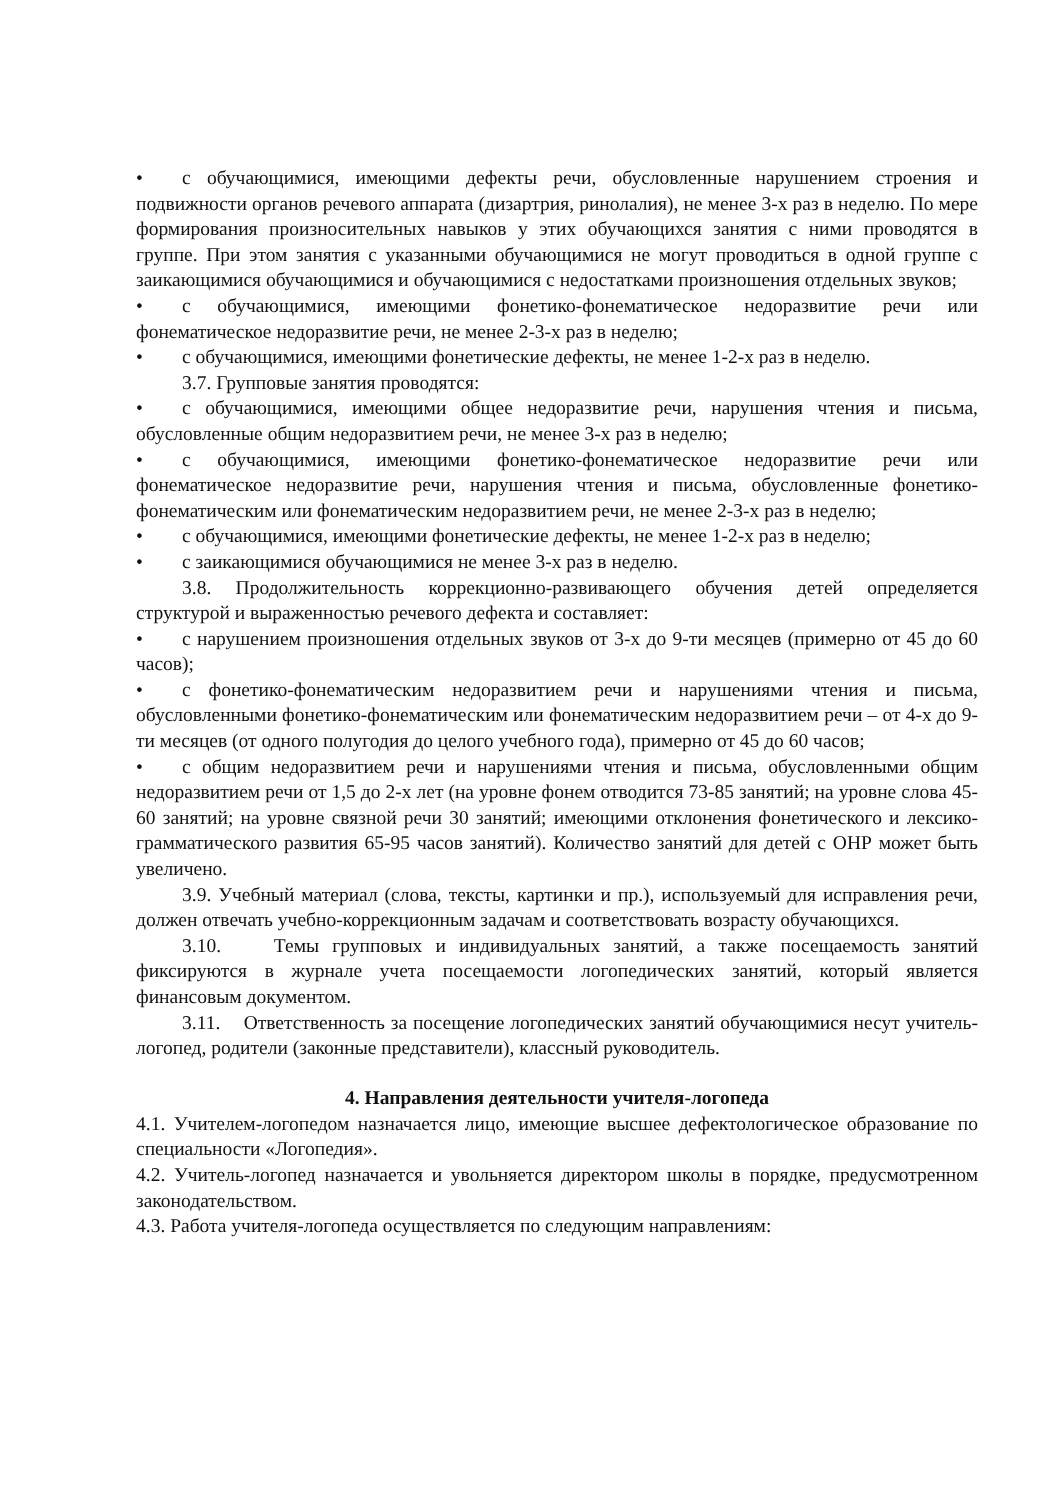• с обучающимися, имеющими дефекты речи, обусловленные нарушением строения и подвижности органов речевого аппарата (дизартрия, ринолалия), не менее 3-х раз в неделю. По мере формирования произносительных навыков у этих обучающихся занятия с ними проводятся в группе. При этом занятия с указанными обучающимися не могут проводиться в одной группе с заикающимися обучающимися и обучающимися с недостатками произношения отдельных звуков;
• с обучающимися, имеющими фонетико-фонематическое недоразвитие речи или фонематическое недоразвитие речи, не менее 2-3-х раз в неделю;
• с обучающимися, имеющими фонетические дефекты, не менее 1-2-х раз в неделю.
3.7. Групповые занятия проводятся:
• с обучающимися, имеющими общее недоразвитие речи, нарушения чтения и письма, обусловленные общим недоразвитием речи, не менее 3-х раз в неделю;
• с обучающимися, имеющими фонетико-фонематическое недоразвитие речи или фонематическое недоразвитие речи, нарушения чтения и письма, обусловленные фонетико-фонематическим или фонематическим недоразвитием речи, не менее 2-3-х раз в неделю;
• с обучающимися, имеющими фонетические дефекты, не менее 1-2-х раз в неделю;
• с заикающимися обучающимися не менее 3-х раз в неделю.
3.8. Продолжительность коррекционно-развивающего обучения детей определяется структурой и выраженностью речевого дефекта и составляет:
• с нарушением произношения отдельных звуков от 3-х до 9-ти месяцев (примерно от 45 до 60 часов);
• с фонетико-фонематическим недоразвитием речи и нарушениями чтения и письма, обусловленными фонетико-фонематическим или фонематическим недоразвитием речи – от 4-х до 9-ти месяцев (от одного полугодия до целого учебного года), примерно от 45 до 60 часов;
• с общим недоразвитием речи и нарушениями чтения и письма, обусловленными общим недоразвитием речи от 1,5 до 2-х лет (на уровне фонем отводится 73-85 занятий; на уровне слова 45-60 занятий; на уровне связной речи 30 занятий; имеющими отклонения фонетического и лексико-грамматического развития 65-95 часов занятий). Количество занятий для детей с ОНР может быть увеличено.
3.9. Учебный материал (слова, тексты, картинки и пр.), используемый для исправления речи, должен отвечать учебно-коррекционным задачам и соответствовать возрасту обучающихся.
3.10. Темы групповых и индивидуальных занятий, а также посещаемость занятий фиксируются в журнале учета посещаемости логопедических занятий, который является финансовым документом.
3.11. Ответственность за посещение логопедических занятий обучающимися несут учитель-логопед, родители (законные представители), классный руководитель.
4. Направления деятельности учителя-логопеда
4.1. Учителем-логопедом назначается лицо, имеющие высшее дефектологическое образование по специальности «Логопедия».
4.2. Учитель-логопед назначается и увольняется директором школы в порядке, предусмотренном законодательством.
4.3. Работа учителя-логопеда осуществляется по следующим направлениям: